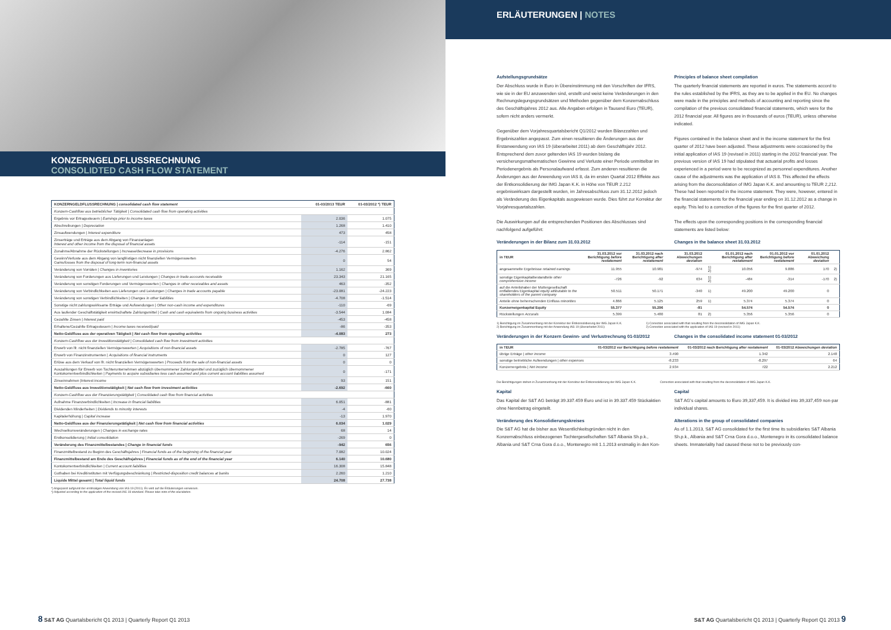KONZERNGELDFLUSSRECHNUNG
CONSOLIDTED CASH FLOW STATEMENT
| KONZERNGELDFLUSSRECHNUNG / consolidated cash flow statement | 01-03/2013 TEUR | 01-03/2012 *) TEUR |
| --- | --- | --- |
| Konzern-Cashflow aus betrieblicher Tätigkeit / Consolidated cash flow from operating activities | | |
| Ergebnis vor Ertragssteuern / Earnings prior to income taxes | 2.036 | 1.075 |
| Abschreibungen / Depreciation | 1.268 | 1.410 |
| Zinsaufwendungen / Interest expenditure | 473 | 458 |
| Zinserträge und Erträge aus dem Abgang von Finanzanlagen Interest and other income from the disposal of financial assets | -114 | -151 |
| Zunahme/Abnahme der Rückstellungen / Increase/decrease in provisions | -4.276 | 2.862 |
| Gewinn/Verluste aus dem Abgang von langfristigen nicht finanziellen Vermögenswerten Gains/losses from the disposal of long-term non-financial assets | 0 | 54 |
| Veränderung von Vorräten / Changes in inventories | 1.162 | 369 |
| Veränderung von Forderungen aus Lieferungen und Leistungen / Changes in trade accounts receivable | 23.343 | 21.165 |
| Veränderung von sonstigen Forderungen und Vermögenswerten / Changes in other receivables and assets | 463 | -352 |
| Veränderung von Verbindlichkeiten aus Lieferungen und Leistungen / Changes in trade accounts payable | -23.081 | -24.223 |
| Veränderung von sonstigen Verbindlichkeiten / Changes in other liabilities | -4.708 | -1.514 |
| Sonstige nicht zahlungswirksame Erträge und Aufwendungen / Other non-cash income and expenditures | -110 | -69 |
| Aus laufender Geschäftstätigkeit erwirtschaftete Zahlungsmittel / Cash and cash equivalents from ongoing business activities | -3.544 | 1.084 |
| Gezahlte Zinsen / Interest paid | -453 | -458 |
| Erhaltene/Gezahlte Ertragssteuern / Income taxes received/paid | -86 | -353 |
| Netto-Geldfluss aus der operativen Tätigkeit / Net cash flow from operating activities | -4.083 | 273 |
| Konzern-Cashflow aus der Investitionstätigkeit / Consolidated cash flow from investment activities | | |
| Erwerb von lfr. nicht finanziellen Vermögenswerten / Acquisitions of non-financial assets | -2.785 | -767 |
| Erwerb von Finanzinstrumenten / Acquisitions of financial instruments | 0 | 127 |
| Erlöse aus dem Verkauf von lfr. nicht finanziellen Vermögenswerten / Proceeds from the sale of non-financial assets | 0 | 0 |
| Auszahlungen für Erwerb von Tochterunternehmen abzüglich übernommener Zahlungsmittel und zuzüglich übernommener Kontokorrentverbindlichkeiten / Payments to acquire subsidiaries less cash assumed and plus current account liabilities assumed | 0 | -171 |
| Zinseinnahmen /Interest income | 93 | 151 |
| Netto-Geldfluss aus Investitionstätigkeit / Net cash flow from investment activities | -2.692 | -660 |
| Konzern-Cashflow aus der Finanzierungstätigkeit / Consolidated cash flow from financial activities | | |
| Aufnahme Finanzverbindlichkeiten / Increase in financial liabilities | 6.051 | -881 |
| Dividenden Minderheiten / Dividends to minority interests | -4 | -60 |
| Kapitalerhöhung / Capital increase | -13 | 1.970 |
| Netto-Geldfluss aus der Finanzierungstätigkeit / Net cash flow from financial activities | 6.034 | 1.029 |
| Wechselkursveränderungen / Changes in exchange rates | 68 | 14 |
| Erstkonsolidierung / Initial consolidation | -269 | 0 |
| Veränderung des Finanzmittelbestandes / Change in financial funds | -942 | 656 |
| Finanzmittelbestand zu Beginn des Geschäftsjahres / Financial funds as of the beginning of the financial year | 7.082 | 10.024 |
| Finanzmittelbestand am Ende des Geschäftsjahres / Financial funds as of the end of the financial year | 6.140 | 10.680 |
| Kontokorrentverbindlichkeiten / Current account liabilities | 16.308 | 15.848 |
| Guthaben bei Kreditinstituten mit Verfügungsbeschränkung / Restricted-disposition credit balances at banks | 2.260 | 1.210 |
| Liquide Mittel gesamt / Total liquid funds | 24.708 | 27.738 |
*) Angepasst aufgrund der erstmaligen Anwendung von IAS 19 (2011). Es wird auf die Erläuterungen verwiesen.
*) Adjusted according to the application of the revised IAS 19 standard. Please take note of the elucidation.
8 S&T AG Quartalsbericht Q1 2013 | Quarterly Report Q1 2013
ERLÄUTERUNGEN | NOTES
Aufstellungsgrundsätze
Der Abschluss wurde in Euro in Übereinstimmung mit den Vorschriften der IFRS, wie sie in der EU anzuwenden sind, erstellt und weist keine Veränderungen in den Rechnungslegungsgrundsätzen und Methoden gegenüber dem Konzernabschluss des Geschäftsjahres 2012 aus. Alle Angaben erfolgen in Tausend Euro (TEUR), sofern nicht anders vermerkt.
Gegenüber dem Vorjahresquartalsbericht Q1/2012 wurden Bilanzzahlen und Ergebniszahlen angepasst. Zum einen resultieren die Änderungen aus der Erstanwendung von IAS 19 (überarbeitet 2011) ab dem Geschäftsjahr 2012. Entsprechend dem zuvor geltenden IAS 19 wurden bislang die versicherungsmathematischen Gewinne und Verluste einer Periode unmittelbar im Periodenergebnis als Personalaufwand erfasst. Zum anderen resultieren die Änderungen aus der Anwendung von IAS 8, da im ersten Quartal 2012 Effekte aus der Entkonsolidierung der IMG Japan K.K. in Höhe von TEUR 2.212 ergebniswirksam dargestellt wurden, im Jahresabschluss zum 31.12.2012 jedoch als Veränderung des Eigenkapitals ausgewiesen wurde. Dies führt zur Korrektur der Vorjahresquartalszahlen.
Die Auswirkungen auf die entsprechenden Positionen des Abschlusses sind nachfolgend aufgeführt:
Veränderungen in der Bilanz zum 31.03.2012
Principles of balance sheet compilation
The quarterly financial statements are reported in euros. The statements accord to the rules established by the IFRS, as they are to be applied in the EU. No changes were made in the principles and methods of accounting and reporting since the compilation of the previous consolidated financial statements, which were for the 2012 financial year. All figures are in thousands of euros (TEUR), unless otherwise indicated.
Figures contained in the balance sheet and in the income statement for the first quarter of 2012 have been adjusted. These adjustments were occasioned by the initial application of IAS 19 (revised in 2011) starting in the 2012 financial year. The previous version of IAS 19 had stipulated that actuarial profits and losses experienced in a period were to be recognized as personnel expenditures. Another cause of the adjustments was the application of IAS 8. This affected the effects arising from the deconsolidation of IMG Japan K.K. and amounting to TEUR 2,212. These had been reported in the income statement. They were, however, entered in the financial statements for the financial year ending on 31.12.2012 as a change in equity. This led to a correction of the figures for the first quarter of 2012.
The effects upon the corresponding positions in the corresponding financial statements are listed below:
Changes in the balance sheet 31.03.2012
| in TEUR | 31.03.2012 vor Berichtigung before restatement | 31.03.2012 nach Berichtigung after restatement | 31.03.2012 Abweichungen deviation | | 01.01.2012 nach Berichtigung after restatement | 01.01.2012 vor Berichtigung before restatement | 01.01.2012 Abweichung deviation | |
| --- | --- | --- | --- | --- | --- | --- | --- | --- |
| angesammelte Ergebnisse retained earnings | 11.955 | 10.981 | -974 | 1) 2) | 10.056 | 9.886 | 170 | 2) |
| sonstige Eigenkapitalbestandteile other comprehensive income | -726 | -92 | 634 | 1) 2) | -484 | -314 | -170 | 2) |
| auf die Anteilshaber der Muttergesellschaft entfallendes Eigenkapital equity attibutable to the shareholders of the parent company | 50.511 | 50.171 | -340 | 1) | 49.200 | 49.200 | 0 | |
| Anteile ohne beherrschenden Einfluss minorities | 4.866 | 5.125 | 259 | 1) | 5.374 | 5.374 | 0 | |
| Konzerneigenkapital Equity | 55.377 | 55.296 | -81 | | 54.574 | 54.574 | 0 | |
| Rückstellungen Accurals | 5.399 | 5.480 | 81 | 2) | 5.356 | 5.356 | 0 | |
1) Berichtigung im Zusammenhang mit der Korrektur der Entkonsolidierung der IMG Japan K.K.
2) Berichtigung im Zusammenhang mit der Anwendung IAS 19 (überarbeitet 2011)
1) Correction associated with that resulting from the deconsolidation of IMG Japan K.K.
2) Correction associated with the application of IAS 19 (revised in 2011)
Veränderungen in der Konzern Gewinn- und Verlustrechnung 01-03/2012
Changes in the consolidated income statement 01-03/2012
| in TEUR | 01-03/2012 vor Berichtigung before restatement | 01-03/2012 nach Berichtigung after restatement | 01-03/2012 Abweichungen deviation |
| --- | --- | --- | --- |
| übrige Erträge / other income | 3.490 | 1.342 | 2.148 |
| sonstige betriebliche Aufwendungen / other expenses | -8.233 | -8.297 | 64 |
| Konzernergebnis / Net income | 2.934 | 722 | 2.212 |
Die Berichtigungen stehen in Zusammenhang mit der Korrektur der Entkonsolidierung der IMG Japan K.K.
Correction associated with that resulting from the deconsolidation of IMG Japan K.K.
Kapital
Das Kapital der S&T AG beträgt 39.337.459 Euro und ist in 39.337.459 Stückaktien ohne Nennbetrag eingeteilt.
Veränderung des Konsolidierungskreises
Die S&T AG hat die bisher aus Wesentlichkeitsgründen nicht in den Konzernabschluss einbezogenen Tochtergesellschaften S&T Albania Sh.p.k., Albania und S&T Crna Gora d.o.o., Montenegro mit 1.1.2013 erstmalig in den Kon-
Capital
S&T AG's capital amounts to Euro 39,337,459. It is divided into 39,337,459 non-par individual shares.
Alterations in the group of consolidated companies
As of 1.1.2013, S&T AG consolidated for the first time its subsidiaries S&T Albania Sh.p.k., Albania and S&T Crna Gora d.o.o., Montenegro in its consolidated balance sheets. Immateriality had caused these not to be previously con-
S&T AG Quartalsbericht Q1 2013 | Quarterly Report Q1 2013 9